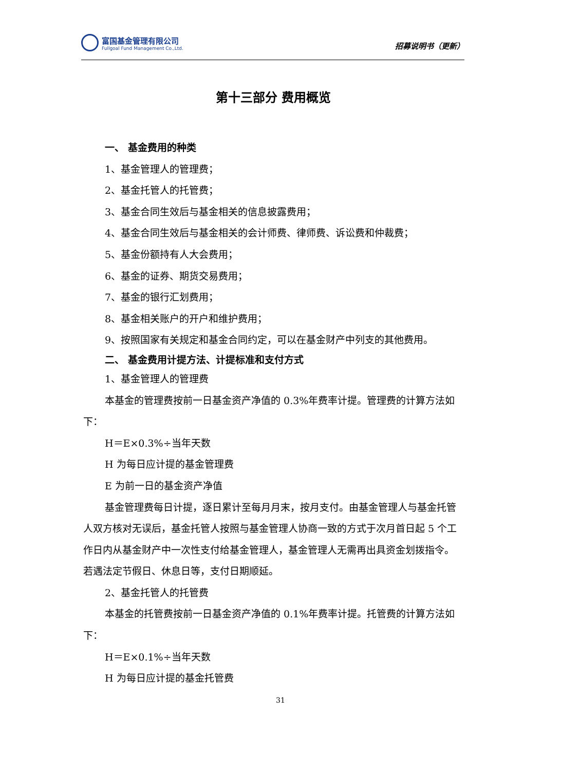富国基金管理有限公司
Fullgoal Fund Management Co.,Ltd.
招募说明书（更新）
第十三部分 费用概览
一、 基金费用的种类
1、基金管理人的管理费；
2、基金托管人的托管费；
3、基金合同生效后与基金相关的信息披露费用；
4、基金合同生效后与基金相关的会计师费、律师费、诉讼费和仲裁费；
5、基金份额持有人大会费用；
6、基金的证券、期货交易费用；
7、基金的银行汇划费用；
8、基金相关账户的开户和维护费用；
9、按照国家有关规定和基金合同约定，可以在基金财产中列支的其他费用。
二、 基金费用计提方法、计提标准和支付方式
1、基金管理人的管理费
本基金的管理费按前一日基金资产净值的 0.3%年费率计提。管理费的计算方法如下：
H＝E×0.3%÷当年天数
H 为每日应计提的基金管理费
E 为前一日的基金资产净值
基金管理费每日计提，逐日累计至每月月末，按月支付。由基金管理人与基金托管人双方核对无误后，基金托管人按照与基金管理人协商一致的方式于次月首日起 5 个工作日内从基金财产中一次性支付给基金管理人，基金管理人无需再出具资金划拨指令。若遇法定节假日、休息日等，支付日期顺延。
2、基金托管人的托管费
本基金的托管费按前一日基金资产净值的 0.1%年费率计提。托管费的计算方法如下：
H＝E×0.1%÷当年天数
H 为每日应计提的基金托管费
31